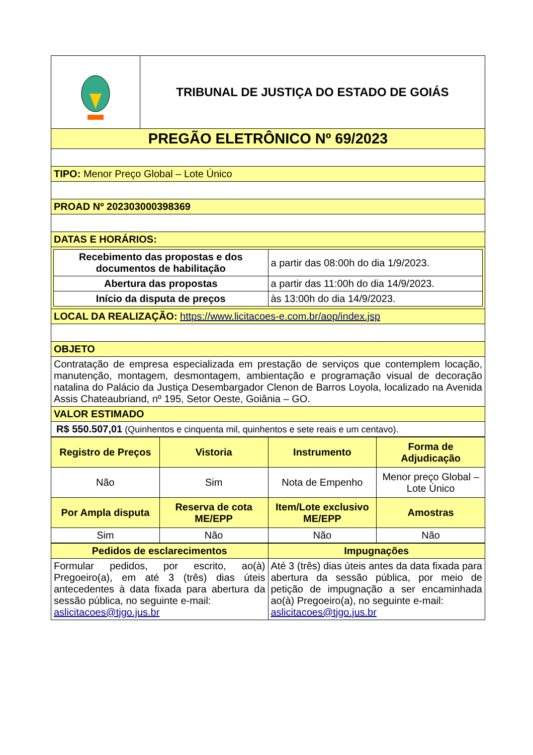| | TRIBUNAL DE JUSTIÇA DO ESTADO DE GOIÁS |
| PREGÃO ELETRÔNICO Nº 69/2023 | |
| TIPO: Menor Preço Global – Lote Único | |
| PROAD Nº 202303000398369 | |
| DATAS E HORÁRIOS: | |
| / Recebimento das propostas e dos documentos de habilitação / a partir das 08:00h do dia 1/9/2023. / / Abertura das propostas / a partir das 11:00h do dia 14/9/2023. / / Início da disputa de preços / às 13:00h do dia 14/9/2023. / | |
| LOCAL DA REALIZAÇÃO: https://www.licitacoes-e.com.br/aop/index.jsp | |
| OBJETO | |
| Contratação de empresa especializada em prestação de serviços que contemplem locação, manutenção, montagem, desmontagem, ambientação e programação visual de decoração natalina do Palácio da Justiça Desembargador Clenon de Barros Loyola, localizado na Avenida Assis Chateaubriand, nº 195, Setor Oeste, Goiânia – GO. | |
| VALOR ESTIMADO | |
| R$ 550.507,01 (Quinhentos e cinquenta mil, quinhentos e sete reais e um centavo). | |
| Registro de Preços | Vistoria | Instrumento | Forma de Adjudicação |
| Não | Sim | Nota de Empenho | Menor preço Global – Lote Único |
| Por Ampla disputa | Reserva de cota ME/EPP | Item/Lote exclusivo ME/EPP | Amostras |
| Sim | Não | Não | Não |
| Pedidos de esclarecimentos | Impugnações |
| Formular pedidos, por escrito, ao(à) Pregoeiro(a), em até 3 (três) dias úteis antecedentes à data fixada para abertura da sessão pública, no seguinte e-mail: aslicitacoes@tjgo.jus.br | Até 3 (três) dias úteis antes da data fixada para abertura da sessão pública, por meio de petição de impugnação a ser encaminhada ao(à) Pregoeiro(a), no seguinte e-mail: aslicitacoes@tjgo.jus.br |